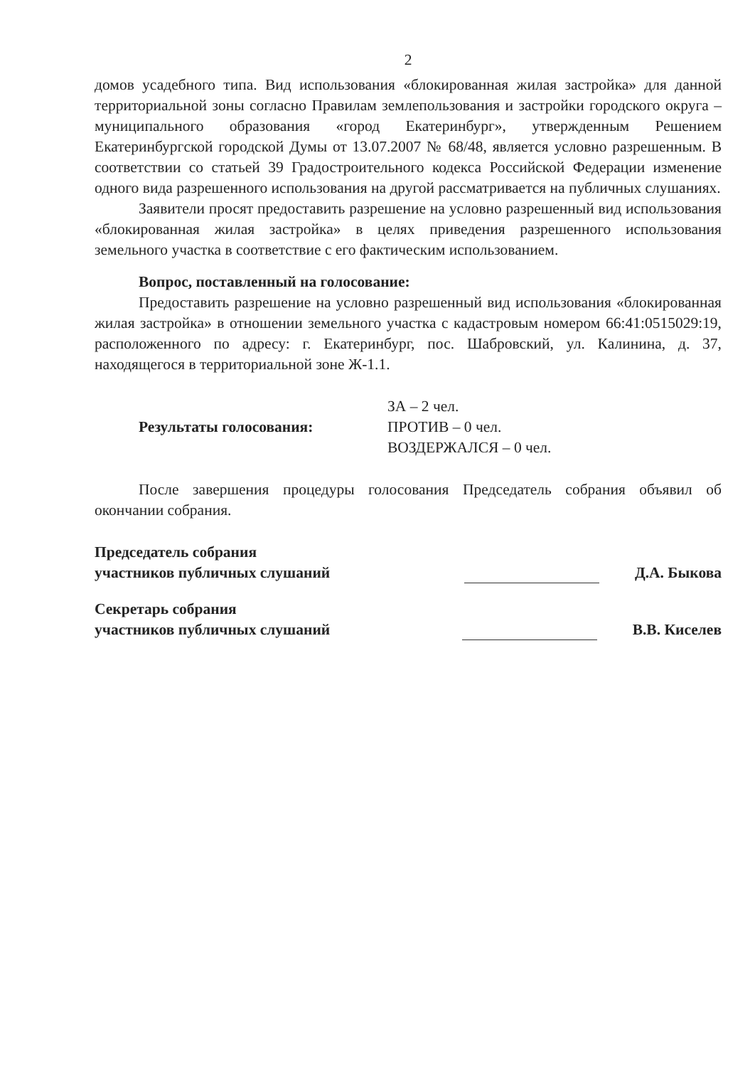2
домов усадебного типа. Вид использования «блокированная жилая застройка» для данной территориальной зоны согласно Правилам землепользования и застройки городского округа – муниципального образования «город Екатеринбург», утвержденным Решением Екатеринбургской городской Думы от 13.07.2007 № 68/48, является условно разрешенным. В соответствии со статьей 39 Градостроительного кодекса Российской Федерации изменение одного вида разрешенного использования на другой рассматривается на публичных слушаниях.
Заявители просят предоставить разрешение на условно разрешенный вид использования «блокированная жилая застройка» в целях приведения разрешенного использования земельного участка в соответствие с его фактическим использованием.
Вопрос, поставленный на голосование:
Предоставить разрешение на условно разрешенный вид использования «блокированная жилая застройка» в отношении земельного участка с кадастровым номером 66:41:0515029:19, расположенного по адресу: г. Екатеринбург, пос. Шабровский, ул. Калинина, д. 37, находящегося в территориальной зоне Ж-1.1.
Результаты голосования:
ЗА – 2 чел.
ПРОТИВ – 0 чел.
ВОЗДЕРЖАЛСЯ – 0 чел.
После завершения процедуры голосования Председатель собрания объявил об окончании собрания.
Председатель собрания
участников публичных слушаний
Д.А. Быкова
Секретарь собрания
участников публичных слушаний
В.В. Киселев